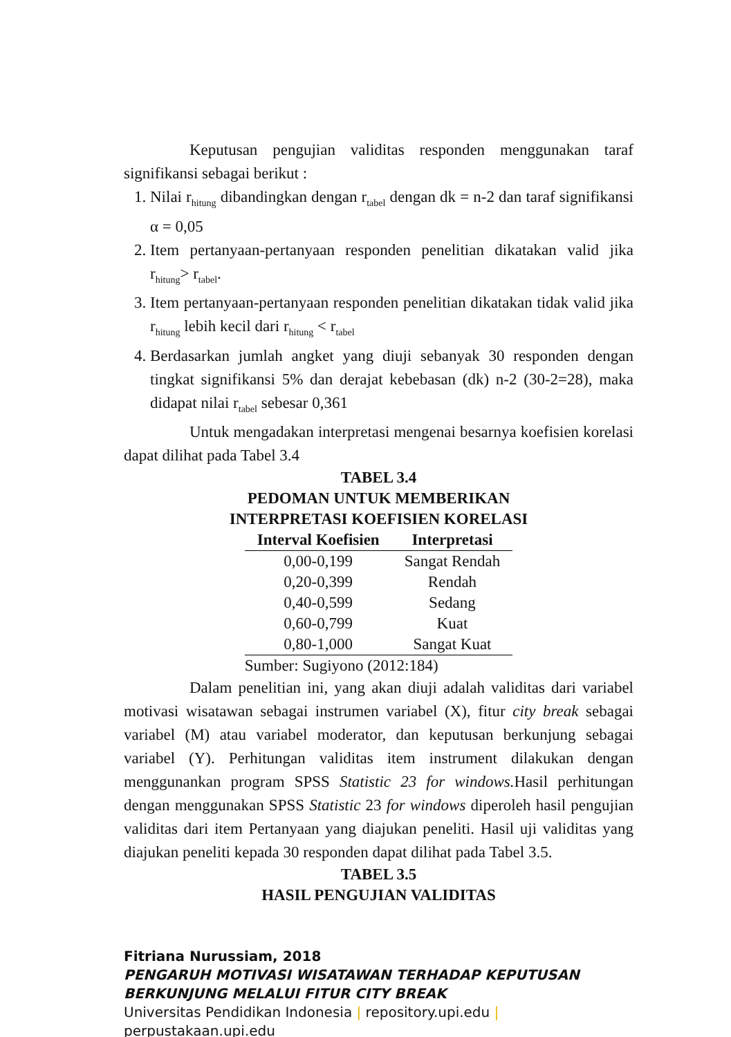Keputusan pengujian validitas responden menggunakan taraf signifikansi sebagai berikut :
1. Nilai r<sub>hitung</sub> dibandingkan dengan r<sub>tabel</sub> dengan dk = n-2 dan taraf signifikansi α = 0,05
2. Item pertanyaan-pertanyaan responden penelitian dikatakan valid jika r<sub>hitung</sub>> r<sub>tabel</sub>.
3. Item pertanyaan-pertanyaan responden penelitian dikatakan tidak valid jika r<sub>hitung</sub> lebih kecil dari r<sub>hitung</sub> < r<sub>tabel</sub>
4. Berdasarkan jumlah angket yang diuji sebanyak 30 responden dengan tingkat signifikansi 5% dan derajat kebebasan (dk) n-2 (30-2=28), maka didapat nilai r<sub>tabel</sub> sebesar 0,361
Untuk mengadakan interpretasi mengenai besarnya koefisien korelasi dapat dilihat pada Tabel 3.4
TABEL 3.4
PEDOMAN UNTUK MEMBERIKAN
INTERPRETASI KOEFISIEN KORELASI
| Interval Koefisien | Interpretasi |
| --- | --- |
| 0,00-0,199 | Sangat Rendah |
| 0,20-0,399 | Rendah |
| 0,40-0,599 | Sedang |
| 0,60-0,799 | Kuat |
| 0,80-1,000 | Sangat Kuat |
| Sumber: Sugiyono (2012:184) | |
Dalam penelitian ini, yang akan diuji adalah validitas dari variabel motivasi wisatawan sebagai instrumen variabel (X), fitur city break sebagai variabel (M) atau variabel moderator, dan keputusan berkunjung sebagai variabel (Y). Perhitungan validitas item instrument dilakukan dengan menggunankan program SPSS Statistic 23 for windows. Hasil perhitungan dengan menggunakan SPSS Statistic 23 for windows diperoleh hasil pengujian validitas dari item Pertanyaan yang diajukan peneliti. Hasil uji validitas yang diajukan peneliti kepada 30 responden dapat dilihat pada Tabel 3.5.
TABEL 3.5
HASIL PENGUJIAN VALIDITAS
Fitriana Nurussiam, 2018
PENGARUH MOTIVASI WISATAWAN TERHADAP KEPUTUSAN
BERKUNJUNG MELALUI FITUR CITY BREAK
Universitas Pendidikan Indonesia | repository.upi.edu |
perpustakaan.upi.edu